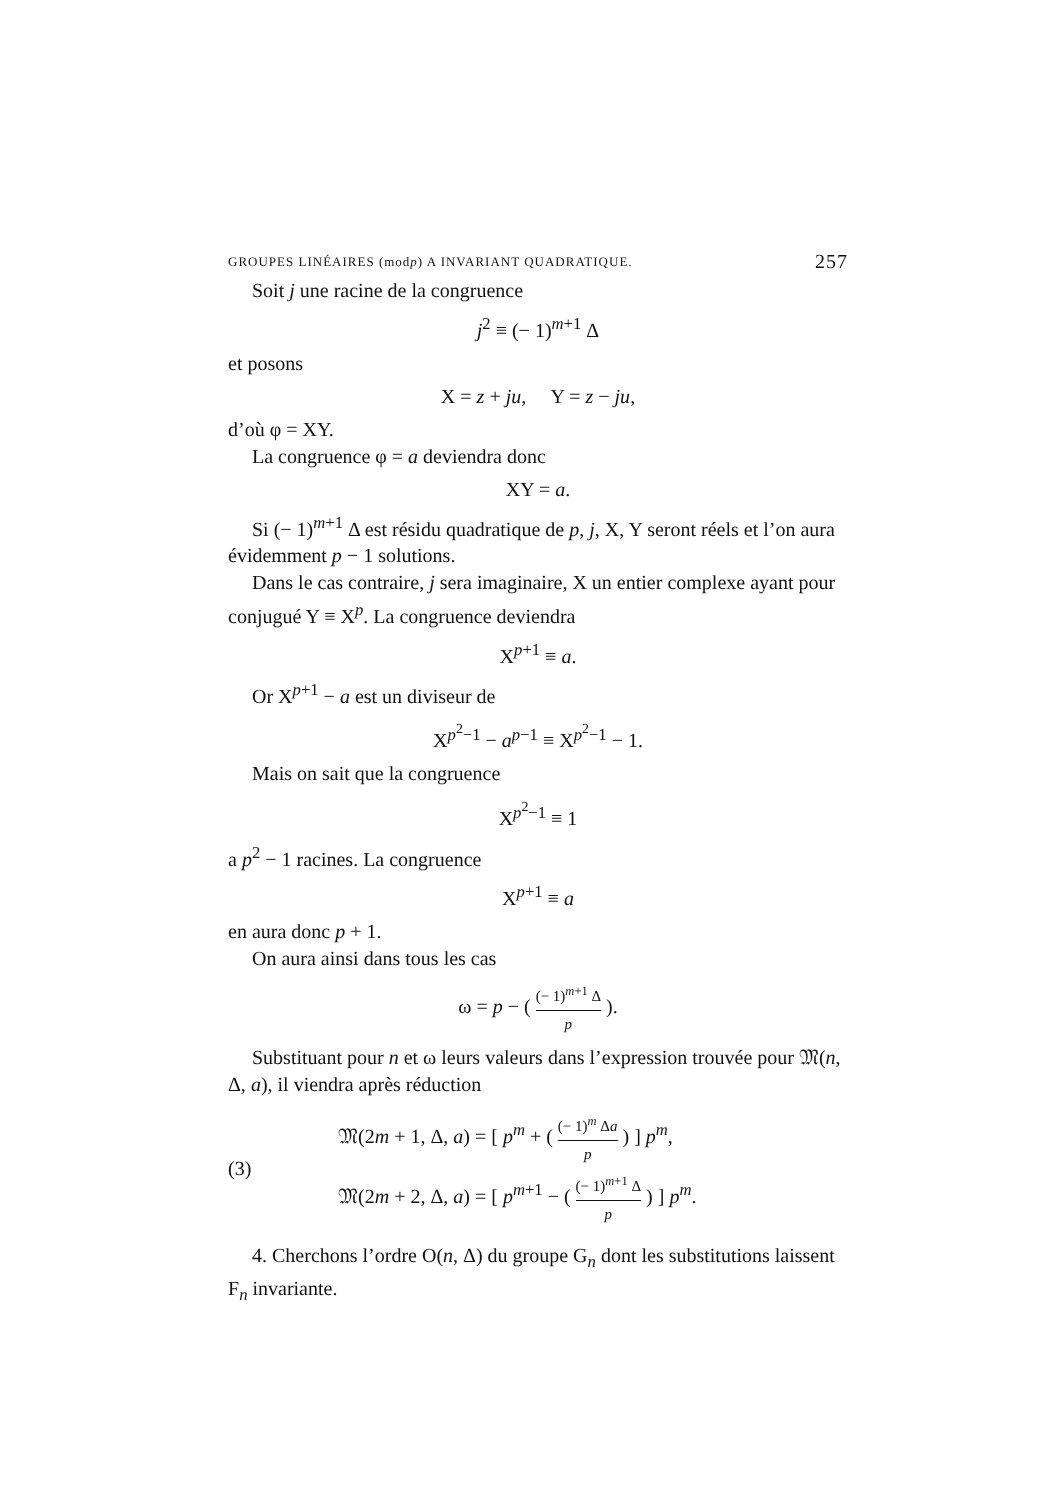GROUPES LINÉAIRES (modp) A INVARIANT QUADRATIQUE. 257
Soit j une racine de la congruence
j<sup>2</sup> ≡ (− 1)<sup>m+1</sup> Δ
et posons
X = z + ju, Y = z − ju,
d’où φ = XY.
La congruence φ = a deviendra donc
XY = a.
Si (− 1)<sup>m+1</sup> Δ est résidu quadratique de p, j, X, Y seront réels et l’on aura évidemment p − 1 solutions.
Dans le cas contraire, j sera imaginaire, X un entier complexe ayant pour conjugué Y ≡ X<sup>p</sup>. La congruence deviendra
X<sup>p+1</sup> ≡ a.
Or X<sup>p+1</sup> − a est un diviseur de
X<sup>p<sup>2</sup>−1</sup> − a<sup>p−1</sup> ≡ X<sup>p<sup>2</sup>−1</sup> − 1.
Mais on sait que la congruence
X<sup>p<sup>2</sup>−1</sup> ≡ 1
a p<sup>2</sup> − 1 racines. La congruence
X<sup>p+1</sup> ≡ a
en aura donc p + 1.
On aura ainsi dans tous les cas
ω = p − ( (− 1)<sup>m+1</sup> Δ p ).
Substituant pour n et ω leurs valeurs dans l’expression trouvée pour 𝔐(n, Δ, a), il viendra après réduction
(3)
𝔐(2m + 1, Δ, a) = [ p<sup>m</sup> + ( (− 1)<sup>m</sup> Δa p ) ] p<sup>m</sup>,
𝔐(2m + 2, Δ, a) = [ p<sup>m+1</sup> − ( (− 1)<sup>m+1</sup> Δ p ) ] p<sup>m</sup>.
4. Cherchons l’ordre O(n, Δ) du groupe G<sub>n</sub> dont les substitutions laissent F<sub>n</sub> invariante.